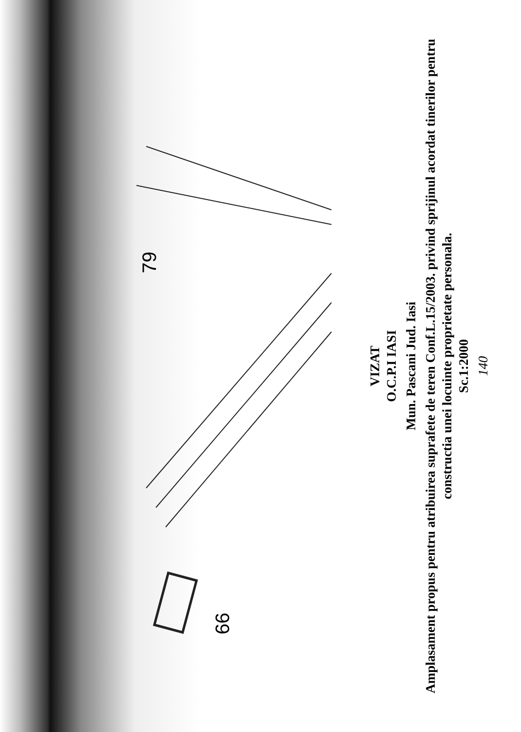79
66
VIZAT
O.C.P.I IASI
Mun. Pascani Jud. Iasi
Amplasament propus pentru atribuirea suprafete de teren Conf.L.15/2003. privind sprijinul acordat tinerilor pentru constructia unei locuinte proprietate personala.
Sc.1:2000
140